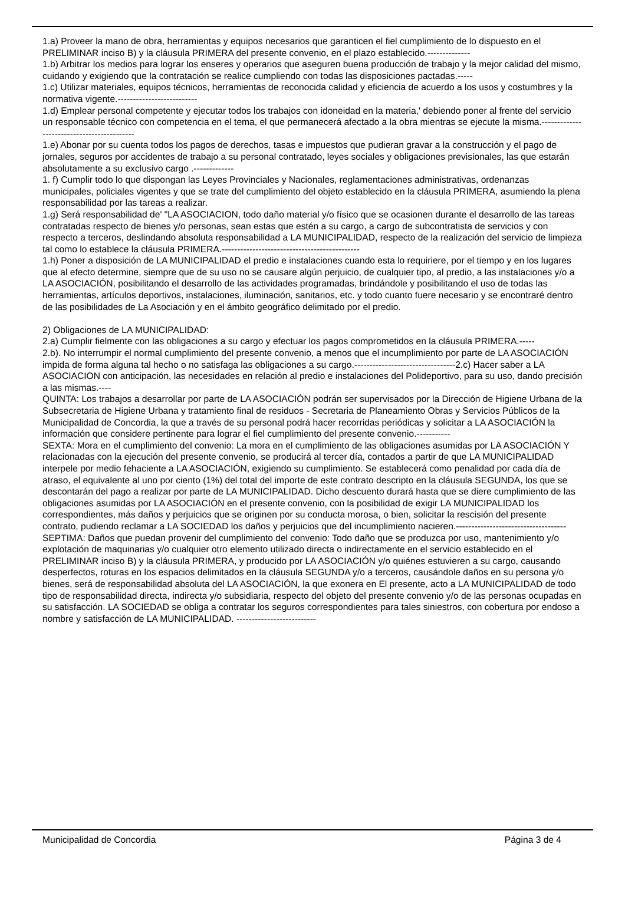1.a) Proveer la mano de obra, herramientas y equipos necesarios que garanticen el fiel cumplimiento de lo dispuesto en el PRELIMINAR inciso B) y la cláusula PRIMERA del presente convenio, en el plazo establecido.--------------
1.b) Arbitrar los medios para lograr los enseres y operarios que aseguren buena producción de trabajo y la mejor calidad del mismo, cuidando y exigiendo que la contratación se realice cumpliendo con todas las disposiciones pactadas.-----
1.c) Utilizar materiales, equipos técnicos, herramientas de reconocida calidad y eficiencia de acuerdo a los usos y costumbres y la normativa vigente.--------------------------
1.d) Emplear personal competente y ejecutar todos los trabajos con idoneidad en la materia,' debiendo poner al frente del servicio un responsable técnico con competencia en el tema, el que permanecerá afectado a la obra mientras se ejecute la misma.-------------------------------------------
1.e) Abonar por su cuenta todos los pagos de derechos, tasas e impuestos que pudieran gravar a la construcción y el pago de jornales, seguros por accidentes de trabajo a su personal contratado, leyes sociales y obligaciones previsionales, las que estarán absolutamente a su exclusivo cargo .-------------
1. f) Cumplir todo lo que dispongan las Leyes Provinciales y Nacionales, reglamentaciones administrativas, ordenanzas municipales, policiales vigentes y que se trate del cumplimiento del objeto establecido en la cláusula PRIMERA, asumiendo la plena responsabilidad por las tareas a realizar.
1.g) Será responsabilidad de' "LA ASOCIACION, todo daño material y/o físico que se ocasionen durante el desarrollo de las tareas contratadas respecto de bienes y/o personas, sean estas que estén a su cargo, a cargo de subcontratista de servicios y con respecto a terceros, deslindando absoluta responsabilidad a LA MUNICIPALIDAD, respecto de la realización del servicio de limpieza tal como lo establece la cláusula PRIMERA.---------------------------------------------
1.h) Poner a disposición de LA MUNICIPALIDAD el predio e instalaciones cuando esta lo requiriere, por el tiempo y en los lugares que al efecto determine, siempre que de su uso no se causare algún perjuicio, de cualquier tipo, al predio, a las instalaciones y/o a LA ASOCIACIÓN, posibilitando el desarrollo de las actividades programadas, brindándole y posibilitando el uso de todas las herramientas, artículos deportivos, instalaciones, iluminación, sanitarios, etc. y todo cuanto fuere necesario y se encontraré dentro de las posibilidades de La Asociación y en el ámbito geográfico delimitado por el predio.
2) Obligaciones de LA MUNICIPALIDAD:
2.a) Cumplir fielmente con las obligaciones a su cargo y efectuar los pagos comprometidos en la cláusula PRIMERA.-----
2.b). No interrumpir el normal cumplimiento del presente convenio, a menos que el incumplimiento por parte de LA ASOCIACIÓN impida de forma alguna tal hecho o no satisfaga las obligaciones a su cargo.---------------------------------2.c) Hacer saber a LA ASOCIACION con anticipación, las necesidades en relación al predio e instalaciones del Polideportivo, para su uso, dando precisión a las mismas.----
QUINTA: Los trabajos a desarrollar por parte de LA ASOCIACIÓN podrán ser supervisados por la Dirección de Higiene Urbana de la Subsecretaria de Higiene Urbana y tratamiento final de residuos - Secretaria de Planeamiento Obras y Servicios Públicos de la Municipalidad de Concordia, la que a través de su personal podrá hacer recorridas periódicas y solicitar a LA ASOCIACIÓN la información que considere pertinente para lograr el fiel cumplimiento del presente convenio.-----------
SEXTA: Mora en el cumplimiento del convenio: La mora en el cumplimiento de las obligaciones asumidas por LA ASOCIACIÓN Y relacionadas con la ejecución del presente convenio, se producirá al tercer día, contados a partir de que LA MUNICIPALIDAD interpele por medio fehaciente a LA ASOCIACIÓN, exigiendo su cumplimiento. Se establecerá como penalidad por cada día de atraso, el equivalente al uno por ciento (1%) del total del importe de este contrato descripto en la cláusula SEGUNDA, los que se descontarán del pago a realizar por parte de LA MUNICIPALIDAD. Dicho descuento durará hasta que se diere cumplimiento de las obligaciones asumidas por LA ASOCIACIÓN en el presente convenio, con la posibilidad de exigir LA MUNICIPALIDAD los correspondientes, más daños y perjuicios que se originen por su conducta morosa, o bien, solicitar la rescisión del presente contrato, pudiendo reclamar a LA SOCIEDAD los daños y perjuicios que del incumplimiento nacieren.------------------------------------
SEPTIMA: Daños que puedan provenir del cumplimiento del convenio: Todo daño que se produzca por uso, mantenimiento y/o explotación de maquinarias y/o cualquier otro elemento utilizado directa o indirectamente en el servicio establecido en el PRELIMINAR inciso B) y la cláusula PRIMERA, y producido por LA ASOCIACIÓN y/o quiénes estuvieren a su cargo, causando desperfectos, roturas en los espacios delimitados en la cláusula SEGUNDA y/o a terceros, causándole daños en su persona y/o bienes, será de responsabilidad absoluta del LA ASOCIACIÓN, la que exonera en El presente, acto a LA MUNICIPALIDAD de todo tipo de responsabilidad directa, indirecta y/o subsidiaria, respecto del objeto del presente convenio y/o de las personas ocupadas en su satisfacción. LA SOCIEDAD se obliga a contratar los seguros correspondientes para tales siniestros, con cobertura por endoso a nombre y satisfacción de LA MUNICIPALIDAD. --------------------------
Municipalidad de Concordia Página 3 de 4